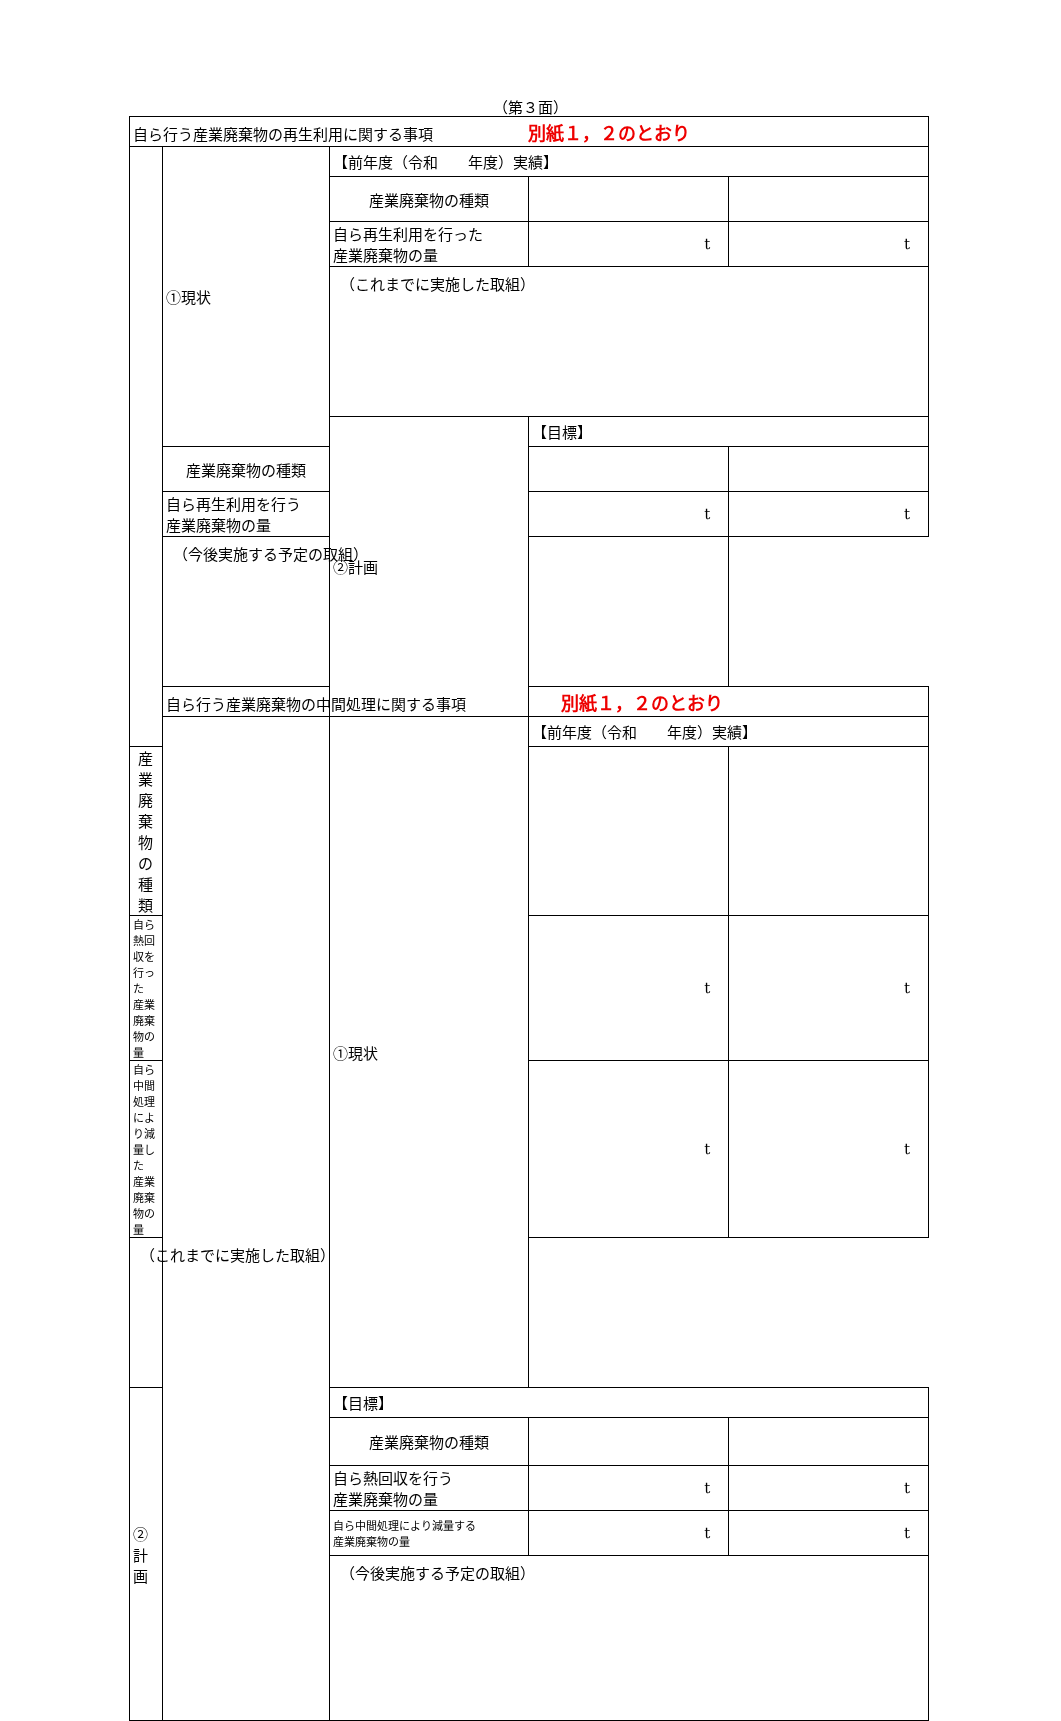（第３面）
| 自ら行う産業廃棄物の再生利用に関する事項 別紙１，２のとおり | | | | |
| | ①現状 | 【前年度（令和 年度）実績】 | | |
| | | 産業廃棄物の種類 | | |
| | | 自ら再生利用を行った 産業廃棄物の量 | t | t |
| | | （これまでに実施した取組） | | |
| | | ②計画 | 【目標】 | |
| | 産業廃棄物の種類 | | | |
| | 自ら再生利用を行う 産業廃棄物の量 | | t | t |
| | （今後実施する予定の取組） | | | |
| | 自ら行う産業廃棄物の中間処理に関する事項 別紙１，２のとおり | | | |
| | | ①現状 | 【前年度（令和 年度）実績】 | |
| 産業廃棄物の種類 | | | | |
| 自ら熱回収を行った 産業廃棄物の量 | | | t | t |
| 自ら中間処理により減量した 産業廃棄物の量 | | | t | t |
| （これまでに実施した取組） | | | | |
| ②計画 | | 【目標】 | | |
| | | 産業廃棄物の種類 | | |
| | | 自ら熱回収を行う 産業廃棄物の量 | t | t |
| | | 自ら中間処理により減量する 産業廃棄物の量 | t | t |
| | | （今後実施する予定の取組） | | |